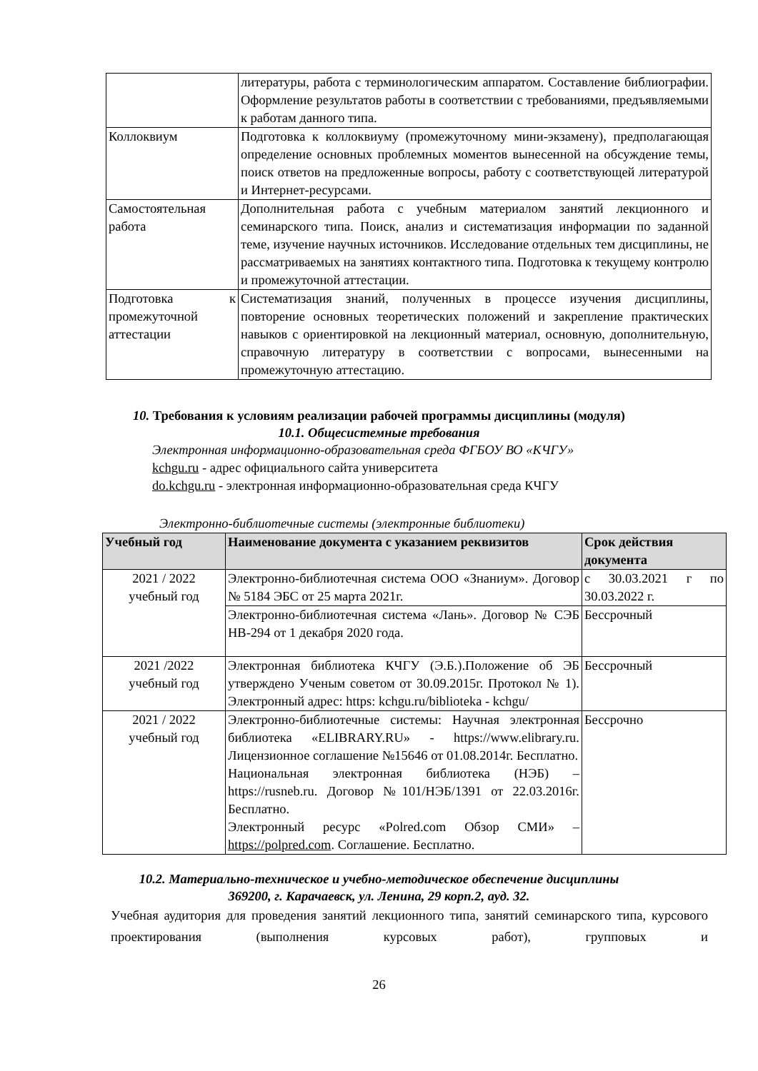| | литературы, работа с терминологическим аппаратом. Составление библиографии. Оформление результатов работы в соответствии с требованиями, предъявляемыми к работам данного типа. |
| Коллоквиум | Подготовка к коллоквиуму (промежуточному мини-экзамену), предполагающая определение основных проблемных моментов вынесенной на обсуждение темы, поиск ответов на предложенные вопросы, работу с соответствующей литературой и Интернет-ресурсами. |
| Самостоятельная работа | Дополнительная работа с учебным материалом занятий лекционного и семинарского типа. Поиск, анализ и систематизация информации по заданной теме, изучение научных источников. Исследование отдельных тем дисциплины, не рассматриваемых на занятиях контактного типа. Подготовка к текущему контролю и промежуточной аттестации. |
| Подготовка к промежуточной аттестации | Систематизация знаний, полученных в процессе изучения дисциплины, повторение основных теоретических положений и закрепление практических навыков с ориентировкой на лекционный материал, основную, дополнительную, справочную литературу в соответствии с вопросами, вынесенными на промежуточную аттестацию. |
10. Требования к условиям реализации рабочей программы дисциплины (модуля)
10.1. Общесистемные требования
Электронная информационно-образовательная среда ФГБОУ ВО «КЧГУ»
kchgu.ru - адрес официального сайта университета
do.kchgu.ru - электронная информационно-образовательная среда КЧГУ
Электронно-библиотечные системы (электронные библиотеки)
| Учебный год | Наименование документа с указанием реквизитов | Срок действия документа |
| --- | --- | --- |
| 2021 / 2022 учебный год | Электронно-библиотечная система ООО «Знаниум». Договор № 5184 ЭБС от 25 марта 2021г. | с 30.03.2021 г по 30.03.2022 г. |
| | Электронно-библиотечная система «Лань». Договор № СЭБ НВ-294 от 1 декабря 2020 года. | Бессрочный |
| 2021 /2022 учебный год | Электронная библиотека КЧГУ (Э.Б.).Положение об ЭБ утверждено Ученым советом от 30.09.2015г. Протокол № 1). Электронный адрес: https: kchgu.ru/biblioteka - kchgu/ | Бессрочный |
| 2021 / 2022 учебный год | Электронно-библиотечные системы: Научная электронная библиотека «ELIBRARY.RU» - https://www.elibrary.ru. Лицензионное соглашение №15646 от 01.08.2014г. Бесплатно. Национальная электронная библиотека (НЭБ) – https://rusneb.ru. Договор №101/НЭБ/1391 от 22.03.2016г. Бесплатно. Электронный ресурс «Polred.com Обзор СМИ» – https://polpred.com . Соглашение. Бесплатно. | Бессрочно |
10.2. Материально-техническое и учебно-методическое обеспечение дисциплины
369200, г. Карачаевск, ул. Ленина, 29 корп.2, ауд. 32.
Учебная аудитория для проведения занятий лекционного типа, занятий семинарского типа, курсового проектирования (выполнения курсовых работ), групповых и
26